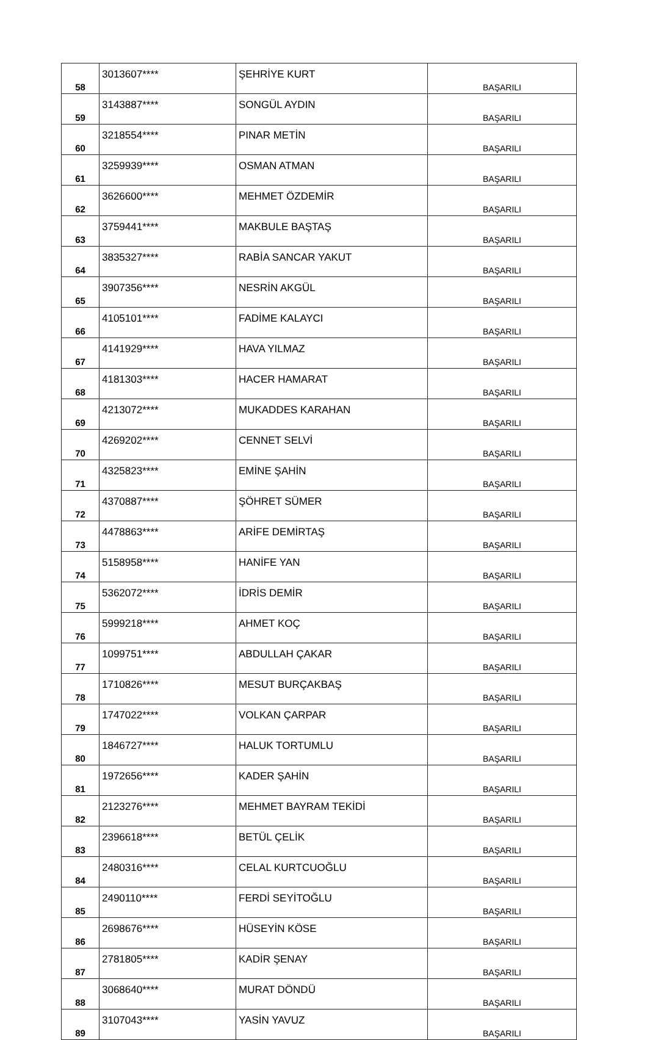| 58 | 3013607**** | ŞEHRİYE KURT | BAŞARILI |
| 59 | 3143887**** | SONGÜL AYDIN | BAŞARILI |
| 60 | 3218554**** | PINAR METİN | BAŞARILI |
| 61 | 3259939**** | OSMAN ATMAN | BAŞARILI |
| 62 | 3626600**** | MEHMET ÖZDEMİR | BAŞARILI |
| 63 | 3759441**** | MAKBULE BAŞTAŞ | BAŞARILI |
| 64 | 3835327**** | RABİA SANCAR YAKUT | BAŞARILI |
| 65 | 3907356**** | NESRİN AKGÜL | BAŞARILI |
| 66 | 4105101**** | FADİME KALAYCI | BAŞARILI |
| 67 | 4141929**** | HAVA YILMAZ | BAŞARILI |
| 68 | 4181303**** | HACER HAMARAT | BAŞARILI |
| 69 | 4213072**** | MUKADDES KARAHAN | BAŞARILI |
| 70 | 4269202**** | CENNET SELVİ | BAŞARILI |
| 71 | 4325823**** | EMİNE ŞAHİN | BAŞARILI |
| 72 | 4370887**** | ŞÖHRET SÜMER | BAŞARILI |
| 73 | 4478863**** | ARİFE DEMİRTAŞ | BAŞARILI |
| 74 | 5158958**** | HANİFE YAN | BAŞARILI |
| 75 | 5362072**** | İDRİS DEMİR | BAŞARILI |
| 76 | 5999218**** | AHMET KOÇ | BAŞARILI |
| 77 | 1099751**** | ABDULLAH ÇAKAR | BAŞARILI |
| 78 | 1710826**** | MESUT BURÇAKBAŞ | BAŞARILI |
| 79 | 1747022**** | VOLKAN ÇARPAR | BAŞARILI |
| 80 | 1846727**** | HALUK TORTUMLU | BAŞARILI |
| 81 | 1972656**** | KADER ŞAHİN | BAŞARILI |
| 82 | 2123276**** | MEHMET BAYRAM TEKİDİ | BAŞARILI |
| 83 | 2396618**** | BETÜL ÇELİK | BAŞARILI |
| 84 | 2480316**** | CELAL KURTCUOĞLU | BAŞARILI |
| 85 | 2490110**** | FERDİ SEYİTOĞLU | BAŞARILI |
| 86 | 2698676**** | HÜSEYİN KÖSE | BAŞARILI |
| 87 | 2781805**** | KADİR ŞENAY | BAŞARILI |
| 88 | 3068640**** | MURAT DÖNDÜ | BAŞARILI |
| 89 | 3107043**** | YASİN YAVUZ | BAŞARILI |